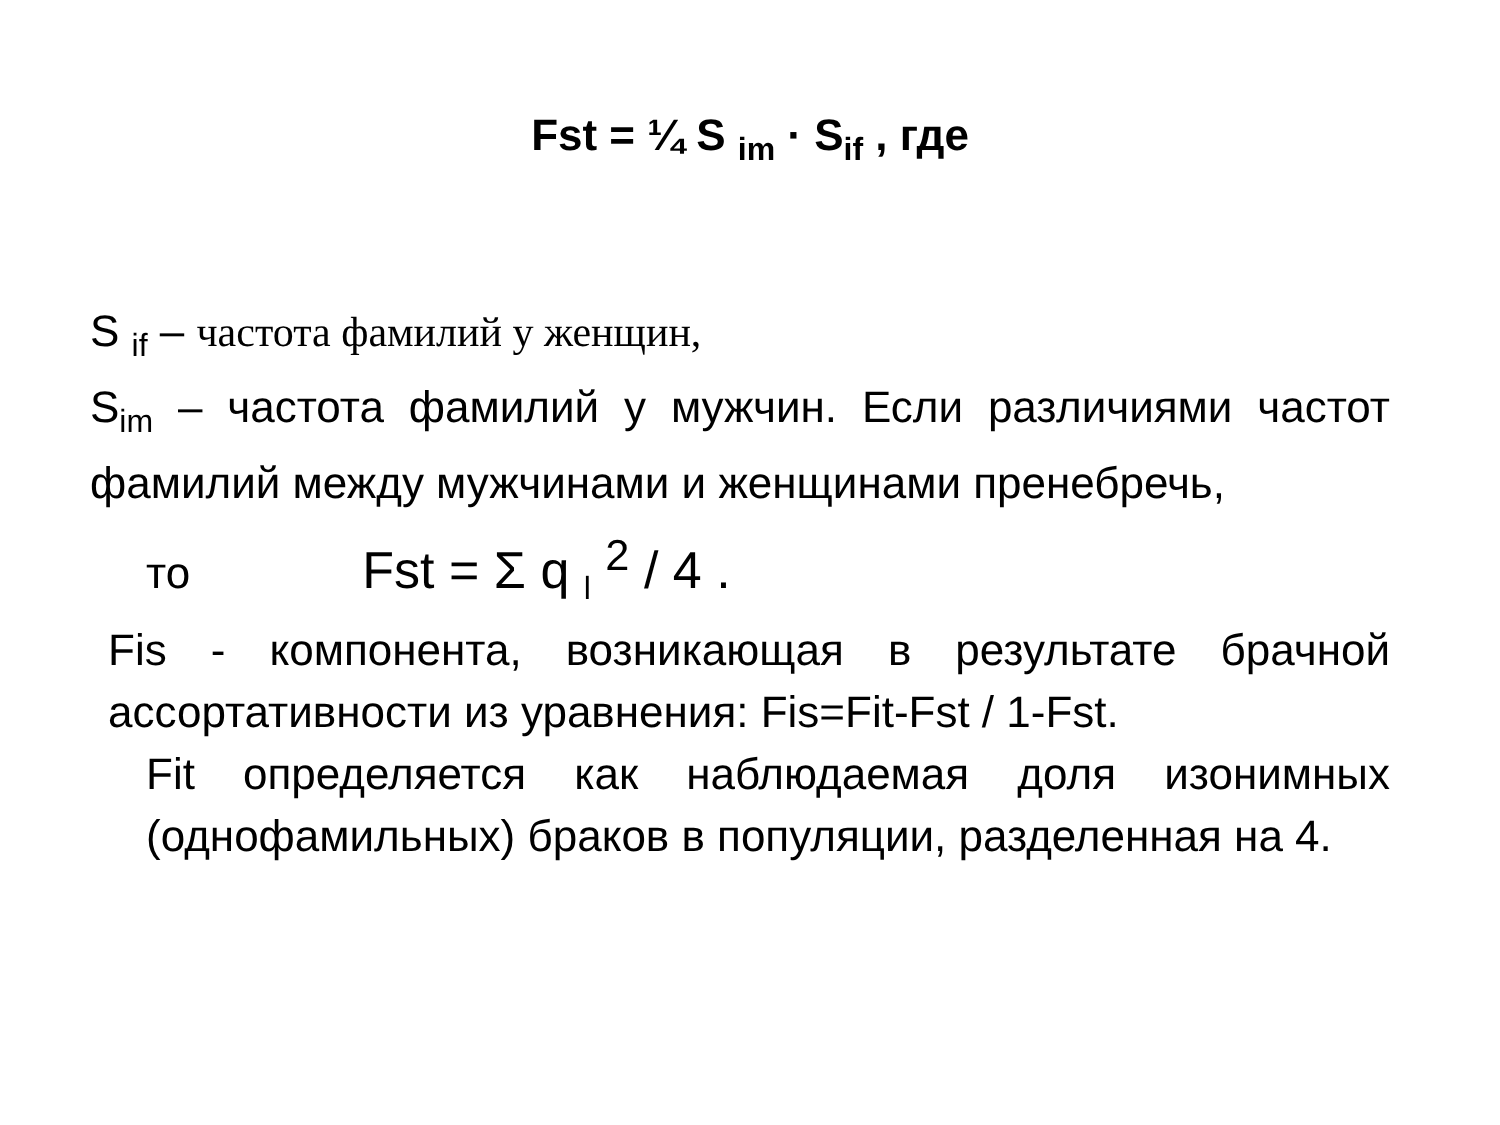Fst = ¼ S <sub>im</sub> · S<sub>if</sub> , где
S <sub>if</sub> – частота фамилий у женщин,
S<sub>im</sub> – частота фамилий у мужчин. Если различиями частот фамилий между мужчинами и женщинами пренебречь,
то Fst = Σ q <sub>l</sub> <sup>2</sup> / 4 .
Fis - компонента, возникающая в результате брачной ассортативности из уравнения: Fis=Fit-Fst / 1-Fst.
Fit определяется как наблюдаемая доля изонимных (однофамильных) браков в популяции, разделенная на 4.